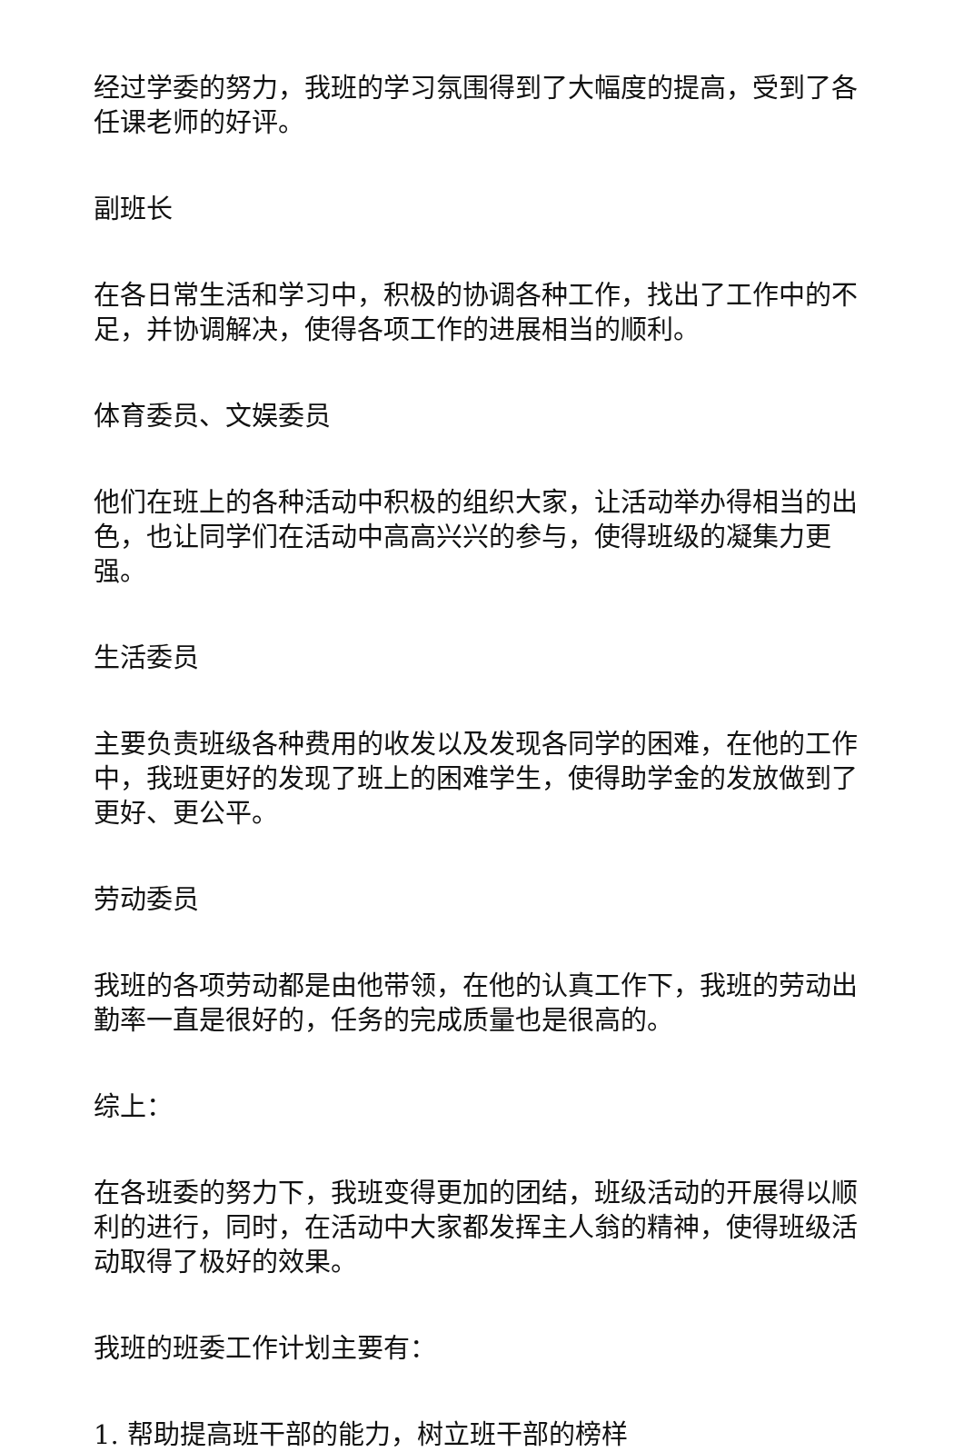经过学委的努力，我班的学习氛围得到了大幅度的提高，受到了各任课老师的好评。
副班长
在各日常生活和学习中，积极的协调各种工作，找出了工作中的不足，并协调解决，使得各项工作的进展相当的顺利。
体育委员、文娱委员
他们在班上的各种活动中积极的组织大家，让活动举办得相当的出色，也让同学们在活动中高高兴兴的参与，使得班级的凝集力更强。
生活委员
主要负责班级各种费用的收发以及发现各同学的困难，在他的工作中，我班更好的发现了班上的困难学生，使得助学金的发放做到了更好、更公平。
劳动委员
我班的各项劳动都是由他带领，在他的认真工作下，我班的劳动出勤率一直是很好的，任务的完成质量也是很高的。
综上：
在各班委的努力下，我班变得更加的团结，班级活动的开展得以顺利的进行，同时，在活动中大家都发挥主人翁的精神，使得班级活动取得了极好的效果。
我班的班委工作计划主要有：
1. 帮助提高班干部的能力，树立班干部的榜样